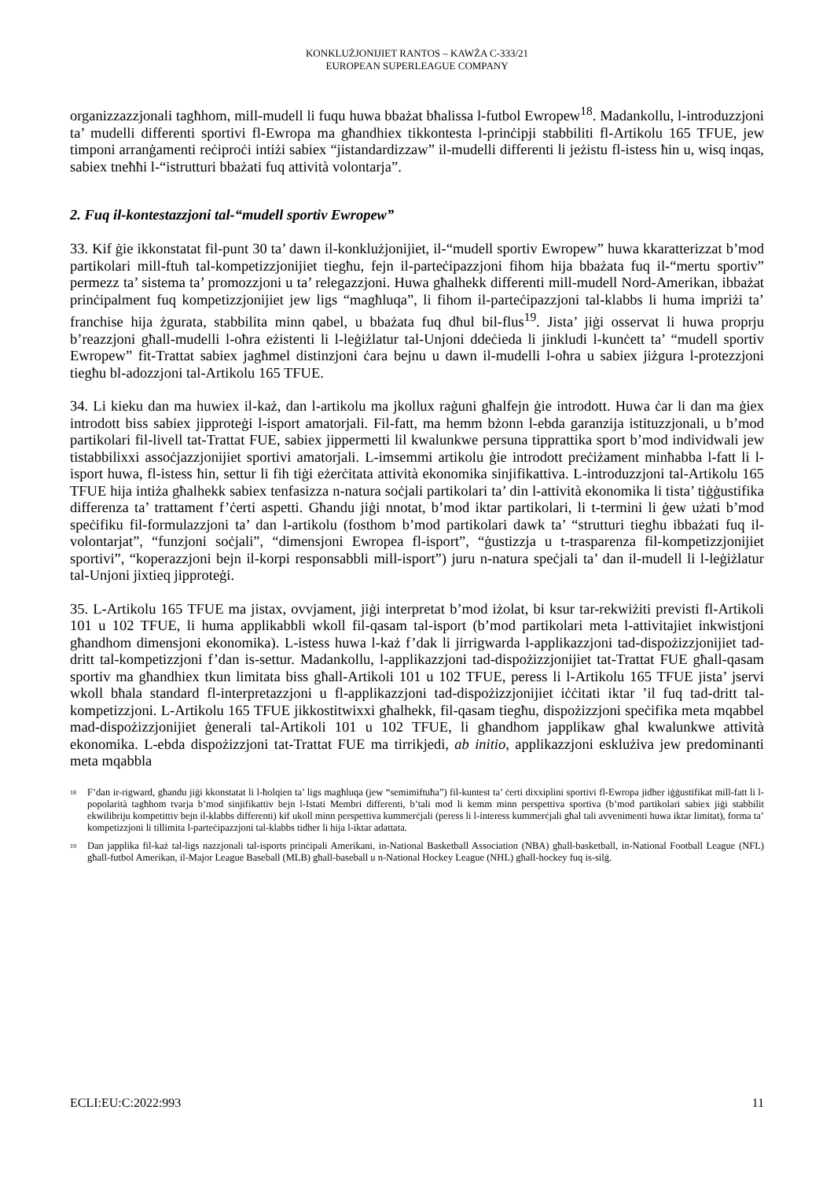KONKLUŻJONIJIET RANTOS – KAWŻA C-333/21
EUROPEAN SUPERLEAGUE COMPANY
organizzazzjonali tagħhom, mill-mudell li fuqu huwa bbażat bħalissa l-futbol Ewropew<sup>18</sup>. Madankollu, l-introduzzjoni ta’ mudelli differenti sportivi fl-Ewropa ma għandhiex tikkontesta l-prinċipji stabbiliti fl-Artikolu 165 TFUE, jew timponi arranġamenti reċiproċi intiżi sabiex “jistandardizzaw” il-mudelli differenti li jeżistu fl-istess ħin u, wisq inqas, sabiex tneħħi l-“istrutturi bbażati fuq attività volontarja”.
2. Fuq il-kontestazzjoni tal-“mudell sportiv Ewropew”
33. Kif ġie ikkonstatat fil-punt 30 ta’ dawn il-konklużjonijiet, il-“mudell sportiv Ewropew” huwa kkaratterizzat b’mod partikolari mill-ftuħ tal-kompetizzjonijiet tiegħu, fejn il-parteċipazzjoni fihom hija bbażata fuq il-“mertu sportiv” permezz ta’ sistema ta’ promozzjoni u ta’ relegazzjoni. Huwa għalhekk differenti mill-mudell Nord-Amerikan, ibbażat prinċipalment fuq kompetizzjonijiet jew ligs “magħluqa”, li fihom il-parteċipazzjoni tal-klabbs li huma impriżi ta’ franchise hija żgurata, stabbilita minn qabel, u bbażata fuq dħul bil-flus<sup>19</sup>. Jista’ jiġi osservat li huwa proprju b’reazzjoni għall-mudelli l-oħra eżistenti li l-leġiżlatur tal-Unjoni ddeċieda li jinkludi l-kunċett ta’ “mudell sportiv Ewropew” fit-Trattat sabiex jagħmel distinzjoni ċara bejnu u dawn il-mudelli l-oħra u sabiex jiżgura l-protezzjoni tiegħu bl-adozzjoni tal-Artikolu 165 TFUE.
34. Li kieku dan ma huwiex il-każ, dan l-artikolu ma jkollux raġuni għalfejn ġie introdott. Huwa ċar li dan ma ġiex introdott biss sabiex jipproteġi l-isport amatorjali. Fil-fatt, ma hemm bżonn l-ebda garanzija istituzzjonali, u b’mod partikolari fil-livell tat-Trattat FUE, sabiex jippermetti lil kwalunkwe persuna tipprattika sport b’mod individwali jew tistabbilixxi assoċjazzjonijiet sportivi amatorjali. L-imsemmi artikolu ġie introdott preċiżament minħabba l-fatt li l-isport huwa, fl-istess ħin, settur li fih tiġi eżerċitata attività ekonomika sinjifikattiva. L-introduzzjoni tal-Artikolu 165 TFUE hija intiża għalhekk sabiex tenfasizza n-natura soċjali partikolari ta’ din l-attività ekonomika li tista’ tiġġustifika differenza ta’ trattament f’ċerti aspetti. Għandu jiġi nnotat, b’mod iktar partikolari, li t-termini li ġew użati b’mod speċifiku fil-formulazzjoni ta’ dan l-artikolu (fosthom b’mod partikolari dawk ta’ “strutturi tiegħu ibbażati fuq il-volontarjat”, “funzjoni soċjali”, “dimensjoni Ewropea fl-isport”, “ġustizzja u t-trasparenza fil-kompetizzjonijiet sportivi”, “koperazzjoni bejn il-korpi responsabbli mill-isport”) juru n-natura speċjali ta’ dan il-mudell li l-leġiżlatur tal-Unjoni jixtieq jipproteġi.
35. L-Artikolu 165 TFUE ma jistax, ovvjament, jiġi interpretat b’mod iżolat, bi ksur tar-rekwiżiti previsti fl-Artikoli 101 u 102 TFUE, li huma applikabbli wkoll fil-qasam tal-isport (b’mod partikolari meta l-attivitajiet inkwistjoni għandhom dimensjoni ekonomika). L-istess huwa l-każ f’dak li jirrigwarda l-applikazzjoni tad-dispożizzjonijiet tad-dritt tal-kompetizzjoni f’dan is-settur. Madankollu, l-applikazzjoni tad-dispożizzjonijiet tat-Trattat FUE għall-qasam sportiv ma għandhiex tkun limitata biss għall-Artikoli 101 u 102 TFUE, peress li l-Artikolu 165 TFUE jista’ jservi wkoll bħala standard fl-interpretazzjoni u fl-applikazzjoni tad-dispożizzjonijiet iċċitati iktar ’il fuq tad-dritt tal-kompetizzjoni. L-Artikolu 165 TFUE jikkostitwixxi għalhekk, fil-qasam tiegħu, dispożizzjoni speċifika meta mqabbel mad-dispożizzjonijiet ġenerali tal-Artikoli 101 u 102 TFUE, li għandhom japplikaw għal kwalunkwe attività ekonomika. L-ebda dispożizzjoni tat-Trattat FUE ma tirrikjedi, ab initio, applikazzjoni esklużiva jew predominanti meta mqabbla
<sup>18</sup> F’dan ir-rigward, għandu jiġi kkonstatat li l-ħolqien ta’ ligs magħluqa (jew “semimiftuħa”) fil-kuntest ta’ ċerti dixxiplini sportivi fl-Ewropa jidher iġġustifikat mill-fatt li l-popolarità tagħhom tvarja b’mod sinjifikattiv bejn l-Istati Membri differenti, b’tali mod li kemm minn perspettiva sportiva (b’mod partikolari sabiex jiġi stabbilit ekwilibriju kompetittiv bejn il-klabbs differenti) kif ukoll minn perspettiva kummerċjali (peress li l-interess kummerċjali għal tali avvenimenti huwa iktar limitat), forma ta’ kompetizzjoni li tillimita l-parteċipazzjoni tal-klabbs tidher li hija l-iktar adattata.
<sup>19</sup> Dan japplika fil-każ tal-ligs nazzjonali tal-isports prinċipali Amerikani, in-National Basketball Association (NBA) għall-basketball, in-National Football League (NFL) għall-futbol Amerikan, il-Major League Baseball (MLB) għall-baseball u n-National Hockey League (NHL) għall-hockey fuq is-silġ.
ECLI:EU:C:2022:993 11